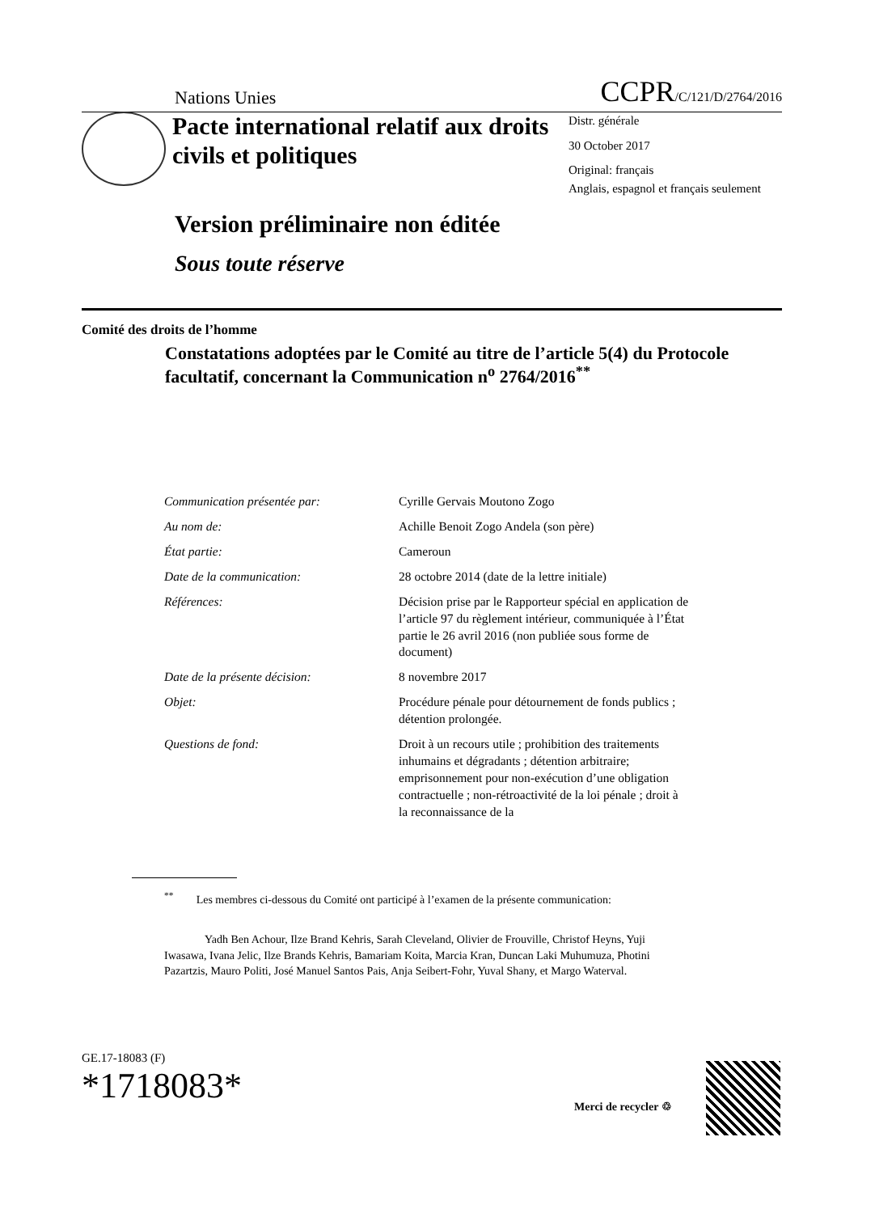Nations Unies CCPR/C/121/D/2764/2016
Pacte international relatif aux droits civils et politiques
Distr. générale
30 October 2017
Original: français
Anglais, espagnol et français seulement
Version préliminaire non éditée
Sous toute réserve
Comité des droits de l’homme
Constatations adoptées par le Comité au titre de l’article 5(4) du Protocole facultatif, concernant la Communication n<sup>o</sup> 2764/2016<sup>**</sup>
| Communication présentée par: | Cyrille Gervais Moutono Zogo |
| Au nom de: | Achille Benoit Zogo Andela (son père) |
| État partie: | Cameroun |
| Date de la communication: | 28 octobre 2014 (date de la lettre initiale) |
| Références: | Décision prise par le Rapporteur spécial en application de l’article 97 du règlement intérieur, communiquée à l’État partie le 26 avril 2016 (non publiée sous forme de document) |
| Date de la présente décision: | 8 novembre 2017 |
| Objet: | Procédure pénale pour détournement de fonds publics ; détention prolongée. |
| Questions de fond: | Droit à un recours utile ; prohibition des traitements inhumains et dégradants ; détention arbitraire; emprisonnement pour non-exécution d’une obligation contractuelle ; non-rétroactivité de la loi pénale ; droit à la reconnaissance de la |
<sup>**</sup> Les membres ci-dessous du Comité ont participé à l’examen de la présente communication:
Yadh Ben Achour, Ilze Brand Kehris, Sarah Cleveland, Olivier de Frouville, Christof Heyns, Yuji Iwasawa, Ivana Jelic, Ilze Brands Kehris, Bamariam Koita, Marcia Kran, Duncan Laki Muhumuza, Photini Pazartzis, Mauro Politi, José Manuel Santos Pais, Anja Seibert-Fohr, Yuval Shany, et Margo Waterval.
GE.17-18083 (F)
*1718083*
Merci de recycler ♲